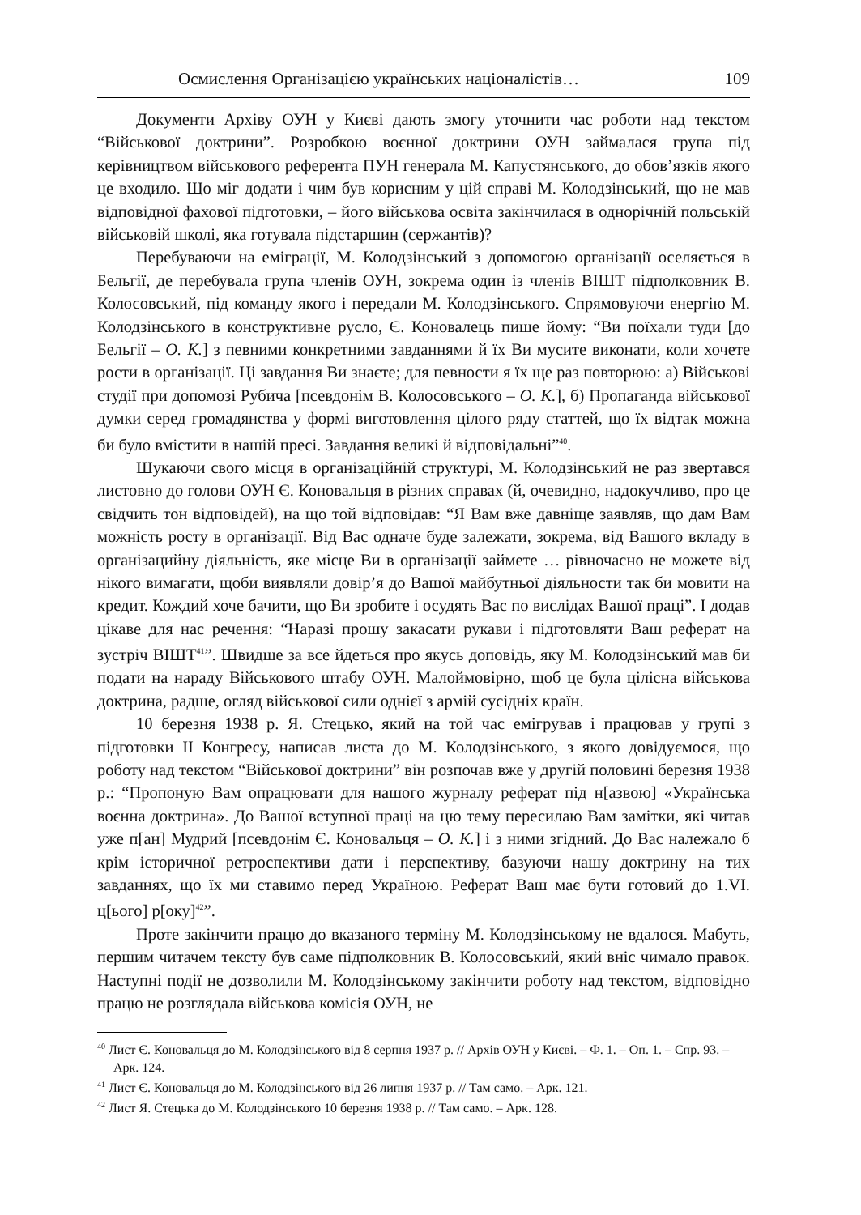Осмислення Організацією українських націоналістів… 109
Документи Архіву ОУН у Києві дають змогу уточнити час роботи над текстом “Військової доктрини”. Розробкою воєнної доктрини ОУН займалася група під керівництвом військового референта ПУН генерала М. Капустянського, до обов’язків якого це входило. Що міг додати і чим був корисним у цій справі М. Колодзінський, що не мав відповідної фахової підготовки, – його військова освіта закінчилася в однорічній польській військовій школі, яка готувала підстаршин (сержантів)?
Перебуваючи на еміграції, М. Колодзінський з допомогою організації оселяється в Бельгії, де перебувала група членів ОУН, зокрема один із членів ВІШТ підполковник В. Колосовський, під команду якого і передали М. Колодзінського. Спрямовуючи енергію М. Колодзінського в конструктивне русло, Є. Коновалець пише йому: “Ви поїхали туди [до Бельгії – О. К.] з певними конкретними завданнями й їх Ви мусите виконати, коли хочете рости в організації. Ці завдання Ви знаєте; для певности я їх ще раз повторюю: а) Військові студії при допомозі Рубича [псевдонім В. Колосовського – О. К.], б) Пропаганда військової думки серед громадянства у формі виготовлення цілого ряду статтей, що їх відтак можна би було вмістити в нашій пресі. Завдання великі й відповідальні”<sup>40</sup>.
Шукаючи свого місця в організаційній структурі, М. Колодзінський не раз звертався листовно до голови ОУН Є. Коновальця в різних справах (й, очевидно, надокучливо, про це свідчить тон відповідей), на що той відповідав: “Я Вам вже давніще заявляв, що дам Вам можність росту в організації. Від Вас одначе буде залежати, зокрема, від Вашого вкладу в організацийну діяльність, яке місце Ви в організації займете … рівночасно не можете від нікого вимагати, щоби виявляли довір’я до Вашої майбутньої діяльности так би мовити на кредит. Кождий хоче бачити, що Ви зробите і осудять Вас по вислідах Вашої праці”. І додав цікаве для нас речення: “Наразі прошу закасати рукави і підготовляти Ваш реферат на зустріч ВІШТ<sup>41</sup>”. Швидше за все йдеться про якусь доповідь, яку М. Колодзінський мав би подати на нараду Військового штабу ОУН. Малоймовірно, щоб це була цілісна військова доктрина, радше, огляд військової сили однієї з армій сусідніх країн.
10 березня 1938 р. Я. Стецько, який на той час емігрував і працював у групі з підготовки ІІ Конгресу, написав листа до М. Колодзінського, з якого довідуємося, що роботу над текстом “Військової доктрини” він розпочав вже у другій половині березня 1938 р.: “Пропоную Вам опрацювати для нашого журналу реферат під н[азвою] «Українська воєнна доктрина». До Вашої вступної праці на цю тему пересилаю Вам замітки, які читав уже п[ан] Мудрий [псевдонім Є. Коновальця – О. К.] і з ними згідний. До Вас належало б крім історичної ретроспективи дати і перспективу, базуючи нашу доктрину на тих завданнях, що їх ми ставимо перед Україною. Реферат Ваш має бути готовий до 1.VI. ц[ього] р[оку]<sup>42</sup>”.
Проте закінчити працю до вказаного терміну М. Колодзінському не вдалося. Мабуть, першим читачем тексту був саме підполковник В. Колосовський, який вніс чимало правок. Наступні події не дозволили М. Колодзінському закінчити роботу над текстом, відповідно працю не розглядала військова комісія ОУН, не
<sup>40</sup> Лист Є. Коновальця до М. Колодзінського від 8 серпня 1937 р. // Архів ОУН у Києві. – Ф. 1. – Оп. 1. – Спр. 93. – Арк. 124.
<sup>41</sup> Лист Є. Коновальця до М. Колодзінського від 26 липня 1937 р. // Там само. – Арк. 121.
<sup>42</sup> Лист Я. Стецька до М. Колодзінського 10 березня 1938 р. // Там само. – Арк. 128.